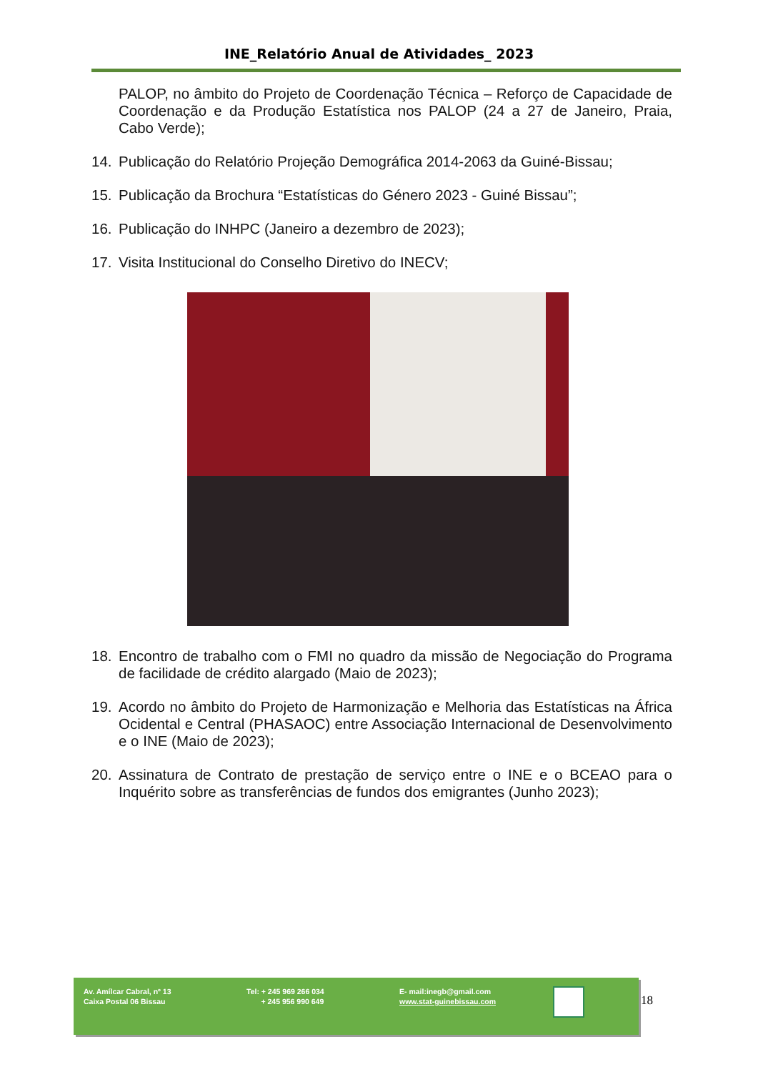INE_Relatório Anual de Atividades_ 2023
PALOP, no âmbito do Projeto de Coordenação Técnica – Reforço de Capacidade de Coordenação e da Produção Estatística nos PALOP (24 a 27 de Janeiro, Praia, Cabo Verde);
14. Publicação do Relatório Projeção Demográfica 2014-2063 da Guiné-Bissau;
15. Publicação da Brochura “Estatísticas do Género 2023 - Guiné Bissau”;
16. Publicação do INHPC (Janeiro a dezembro de 2023);
17. Visita Institucional do Conselho Diretivo do INECV;
18. Encontro de trabalho com o FMI no quadro da missão de Negociação do Programa de facilidade de crédito alargado (Maio de 2023);
19. Acordo no âmbito do Projeto de Harmonização e Melhoria das Estatísticas na África Ocidental e Central (PHASAOC) entre Associação Internacional de Desenvolvimento e o INE (Maio de 2023);
20. Assinatura de Contrato de prestação de serviço entre o INE e o BCEAO para o Inquérito sobre as transferências de fundos dos emigrantes (Junho 2023);
Av. Amílcar Cabral, nº 13
Caixa Postal 06 Bissau
Tel: + 245 969 266 034
+ 245 956 990 649
E- mail:inegb@gmail.com
www.stat-guinebissau.com
18